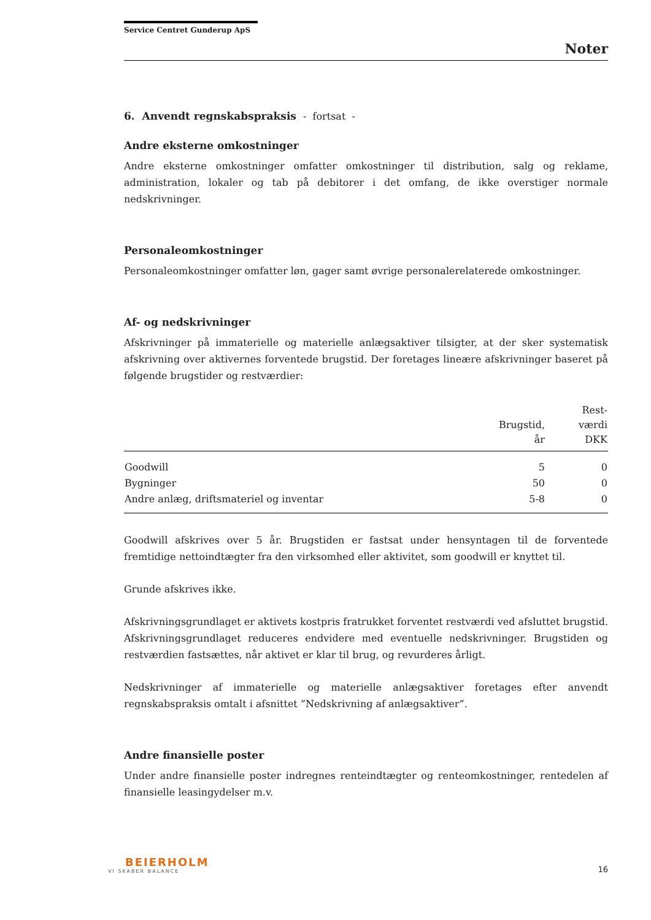Service Centret Gunderup ApS
Noter
6. Anvendt regnskabspraksis - fortsat -
Andre eksterne omkostninger
Andre eksterne omkostninger omfatter omkostninger til distribution, salg og reklame, administration, lokaler og tab på debitorer i det omfang, de ikke overstiger normale nedskrivninger.
Personaleomkostninger
Personaleomkostninger omfatter løn, gager samt øvrige personalerelaterede omkostninger.
Af- og nedskrivninger
Afskrivninger på immaterielle og materielle anlægsaktiver tilsigter, at der sker systematisk afskrivning over aktivernes forventede brugstid. Der foretages lineære afskrivninger baseret på følgende brugstider og restværdier:
| | Brugstid, år | Rest- værdi DKK |
| --- | --- | --- |
| Goodwill | 5 | 0 |
| Bygninger | 50 | 0 |
| Andre anlæg, driftsmateriel og inventar | 5-8 | 0 |
Goodwill afskrives over 5 år. Brugstiden er fastsat under hensyntagen til de forventede fremtidige nettoindtægter fra den virksomhed eller aktivitet, som goodwill er knyttet til.
Grunde afskrives ikke.
Afskrivningsgrundlaget er aktivets kostpris fratrukket forventet restværdi ved afsluttet brugstid. Afskrivningsgrundlaget reduceres endvidere med eventuelle nedskrivninger. Brugstiden og restværdien fastsættes, når aktivet er klar til brug, og revurderes årligt.
Nedskrivninger af immaterielle og materielle anlægsaktiver foretages efter anvendt regnskabspraksis omtalt i afsnittet ”Nedskrivning af anlægsaktiver”.
Andre finansielle poster
Under andre finansielle poster indregnes renteindtægter og renteomkostninger, rentedelen af finansielle leasingydelser m.v.
BEIERHOLM
VI SKABER BALANCE
16